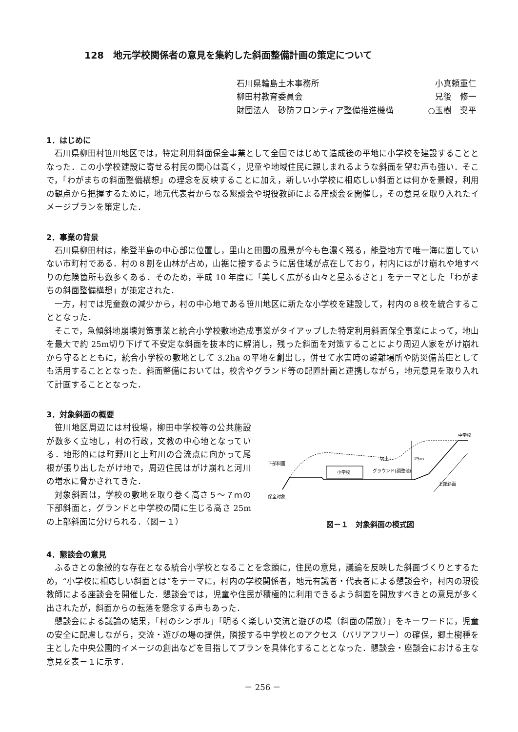128　地元学校関係者の意見を集約した斜面整備計画の策定について
石川県輪島土木事務所 小真頼重仁
柳田村教育委員会 兄後　修一
財団法人　砂防フロンティア整備推進機構 ○玉樹　奨平
1．はじめに
石川県柳田村笹川地区では，特定利用斜面保全事業として全国ではじめて造成後の平地に小学校を建設することとなった．この小学校建設に寄せる村民の関心は高く，児童や地域住民に親しまれるような斜面を望む声も強い．そこで，「わがまちの斜面整備構想」の理念を反映することに加え，新しい小学校に相応しい斜面とは何かを景観，利用の観点から把握するために，地元代表者からなる懇談会や現役教師による座談会を開催し，その意見を取り入れたイメージプランを策定した．
2．事業の背景
石川県柳田村は，能登半島の中心部に位置し，里山と田園の風景が今も色濃く残る，能登地方で唯一海に面していない市町村である．村の８割を山林が占め，山裾に接するように居住域が点在しており，村内にはがけ崩れや地すべりの危険箇所も数多くある．そのため，平成 10 年度に「美しく広がる山々と星ふるさと」をテーマとした「わがまちの斜面整備構想」が策定された．
一方，村では児童数の減少から，村の中心地である笹川地区に新たな小学校を建設して，村内の８校を統合することとなった．
そこで，急傾斜地崩壊対策事業と統合小学校敷地造成事業がタイアップした特定利用斜面保全事業によって，地山を最大で約 25m切り下げて不安定な斜面を抜本的に解消し，残った斜面を対策することにより周辺人家をがけ崩れから守るとともに，統合小学校の敷地として 3.2ha の平地を創出し，併せて水害時の避難場所や防災備蓄庫としても活用することとなった．斜面整備においては，校舎やグランド等の配置計画と連携しながら，地元意見を取り入れて計画することとなった．
3．対象斜面の概要
笹川地区周辺には村役場，柳田中学校等の公共施設が数多く立地し，村の行政，文教の中心地となっている．地形的には町野川と上町川の合流点に向かって尾根が張り出したがけ地で，周辺住民はがけ崩れと河川の増水に脅かされてきた．
対象斜面は，学校の敷地を取り巻く高さ５～７ｍの下部斜面と，グランドと中学校の間に生じる高さ 25mの上部斜面に分けられる．（図－１）
小学校
25m
切土工
グラウンド(調整池)
中学校
上部斜面
下部斜面
保全対象
図－１　対象斜面の模式図
4．懇談会の意見
ふるさとの象徴的な存在となる統合小学校となることを念頭に，住民の意見，議論を反映した斜面づくりとするため，“小学校に相応しい斜面とは”をテーマに，村内の学校関係者，地元有識者・代表者による懇談会や，村内の現役教師による座談会を開催した．懇談会では，児童や住民が積極的に利用できるよう斜面を開放すべきとの意見が多く出されたが，斜面からの転落を懸念する声もあった．
懇談会による議論の結果，「村のシンボル」「明るく楽しい交流と遊びの場（斜面の開放）」をキーワードに，児童の安全に配慮しながら，交流・遊びの場の提供，隣接する中学校とのアクセス（バリアフリー）の確保，郷土樹種を主とした中央公園的イメージの創出などを目指してプランを具体化することとなった．懇談会・座談会における主な意見を表－１に示す．
－ 256 －